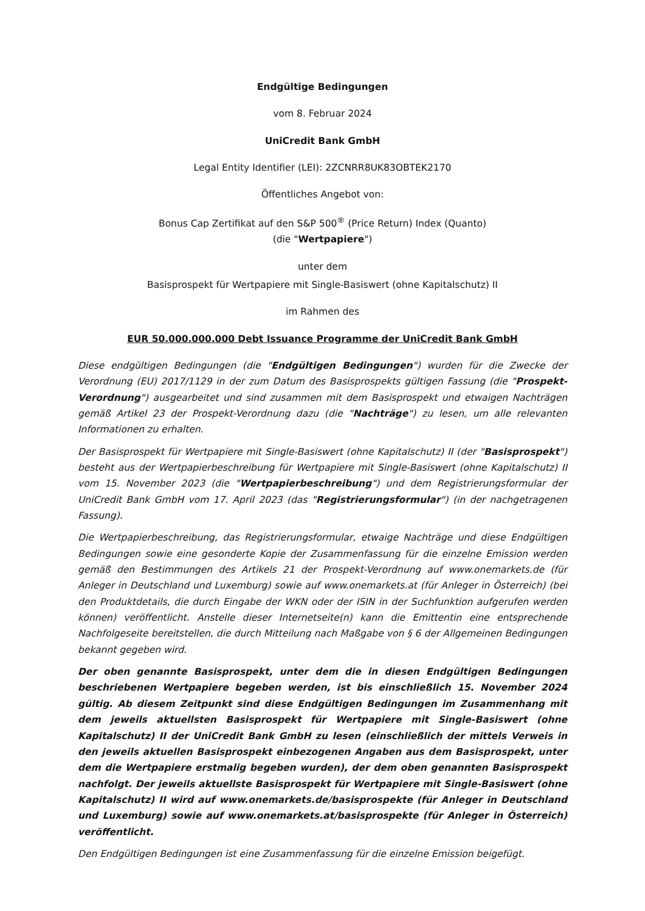Endgültige Bedingungen
vom 8. Februar 2024
UniCredit Bank GmbH
Legal Entity Identifier (LEI): 2ZCNRR8UK83OBTEK2170
Öffentliches Angebot von:
Bonus Cap Zertifikat auf den S&P 500<sup>®</sup> (Price Return) Index (Quanto)
(die "Wertpapiere")
unter dem
Basisprospekt für Wertpapiere mit Single-Basiswert (ohne Kapitalschutz) II
im Rahmen des
EUR 50.000.000.000 Debt Issuance Programme der UniCredit Bank GmbH
Diese endgültigen Bedingungen (die "Endgültigen Bedingungen") wurden für die Zwecke der Verordnung (EU) 2017/1129 in der zum Datum des Basisprospekts gültigen Fassung (die "Prospekt-Verordnung") ausgearbeitet und sind zusammen mit dem Basisprospekt und etwaigen Nachträgen gemäß Artikel 23 der Prospekt-Verordnung dazu (die "Nachträge") zu lesen, um alle relevanten Informationen zu erhalten.
Der Basisprospekt für Wertpapiere mit Single-Basiswert (ohne Kapitalschutz) II (der "Basisprospekt") besteht aus der Wertpapierbeschreibung für Wertpapiere mit Single-Basiswert (ohne Kapitalschutz) II vom 15. November 2023 (die "Wertpapierbeschreibung") und dem Registrierungsformular der UniCredit Bank GmbH vom 17. April 2023 (das "Registrierungsformular") (in der nachgetragenen Fassung).
Die Wertpapierbeschreibung, das Registrierungsformular, etwaige Nachträge und diese Endgültigen Bedingungen sowie eine gesonderte Kopie der Zusammenfassung für die einzelne Emission werden gemäß den Bestimmungen des Artikels 21 der Prospekt-Verordnung auf www.onemarkets.de (für Anleger in Deutschland und Luxemburg) sowie auf www.onemarkets.at (für Anleger in Österreich) (bei den Produktdetails, die durch Eingabe der WKN oder der ISIN in der Suchfunktion aufgerufen werden können) veröffentlicht. Anstelle dieser Internetseite(n) kann die Emittentin eine entsprechende Nachfolgeseite bereitstellen, die durch Mitteilung nach Maßgabe von § 6 der Allgemeinen Bedingungen bekannt gegeben wird.
Der oben genannte Basisprospekt, unter dem die in diesen Endgültigen Bedingungen beschriebenen Wertpapiere begeben werden, ist bis einschließlich 15. November 2024 gültig. Ab diesem Zeitpunkt sind diese Endgültigen Bedingungen im Zusammenhang mit dem jeweils aktuellsten Basisprospekt für Wertpapiere mit Single-Basiswert (ohne Kapitalschutz) II der UniCredit Bank GmbH zu lesen (einschließlich der mittels Verweis in den jeweils aktuellen Basisprospekt einbezogenen Angaben aus dem Basisprospekt, unter dem die Wertpapiere erstmalig begeben wurden), der dem oben genannten Basisprospekt nachfolgt. Der jeweils aktuellste Basisprospekt für Wertpapiere mit Single-Basiswert (ohne Kapitalschutz) II wird auf www.onemarkets.de/basisprospekte (für Anleger in Deutschland und Luxemburg) sowie auf www.onemarkets.at/basisprospekte (für Anleger in Österreich) veröffentlicht.
Den Endgültigen Bedingungen ist eine Zusammenfassung für die einzelne Emission beigefügt.